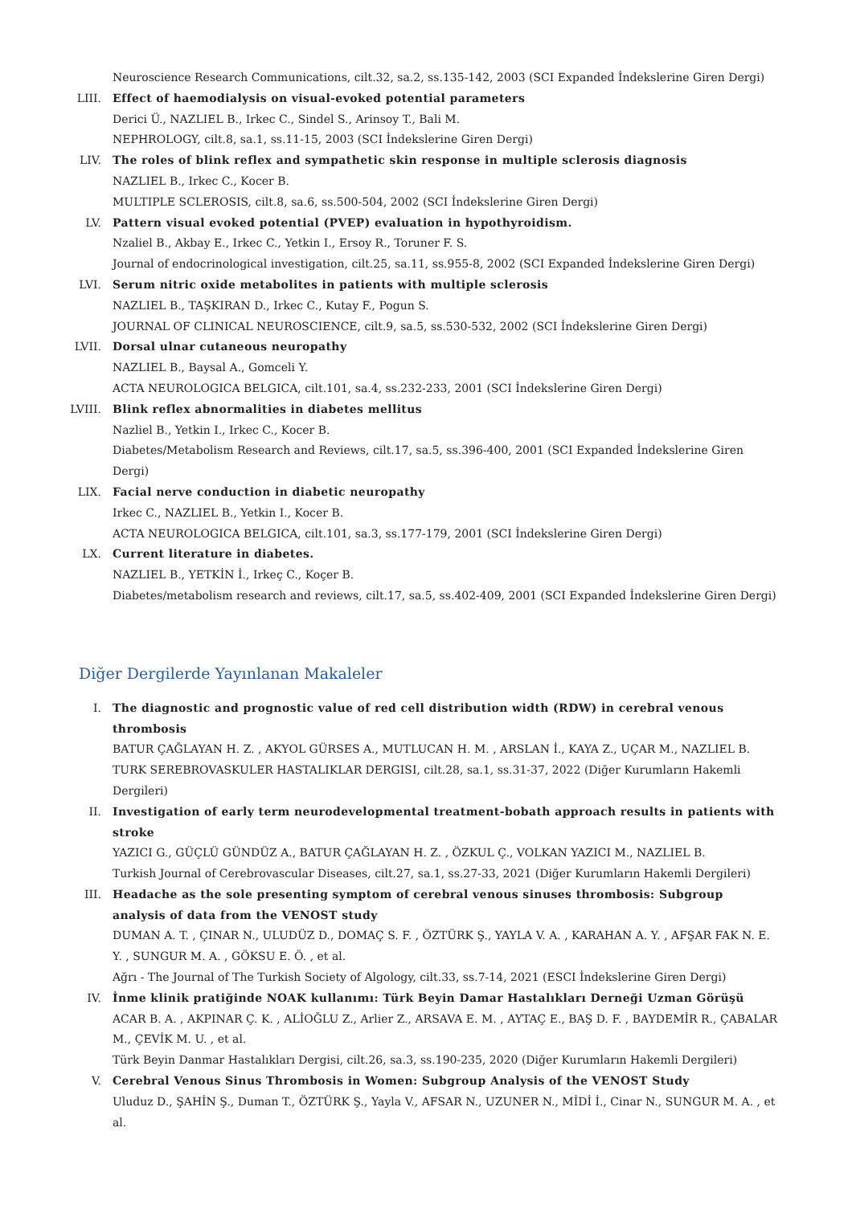Neuroscience Research Communications, cilt.32, sa.2, ss.135-142, 2003 (SCI Expanded İndekslerine Giren Dergi)
LIII. Effect of haemodialysis on visual-evoked potential parameters
Derici Ü., NAZLIEL B., Irkec C., Sindel S., Arinsoy T., Bali M.
NEPHROLOGY, cilt.8, sa.1, ss.11-15, 2003 (SCI İndekslerine Giren Dergi)
LIV. The roles of blink reflex and sympathetic skin response in multiple sclerosis diagnosis
NAZLIEL B., Irkec C., Kocer B.
MULTIPLE SCLEROSIS, cilt.8, sa.6, ss.500-504, 2002 (SCI İndekslerine Giren Dergi)
LV. Pattern visual evoked potential (PVEP) evaluation in hypothyroidism.
Nzaliel B., Akbay E., Irkec C., Yetkin I., Ersoy R., Toruner F. S.
Journal of endocrinological investigation, cilt.25, sa.11, ss.955-8, 2002 (SCI Expanded İndekslerine Giren Dergi)
LVI. Serum nitric oxide metabolites in patients with multiple sclerosis
NAZLIEL B., TAŞKIRAN D., Irkec C., Kutay F., Pogun S.
JOURNAL OF CLINICAL NEUROSCIENCE, cilt.9, sa.5, ss.530-532, 2002 (SCI İndekslerine Giren Dergi)
LVII. Dorsal ulnar cutaneous neuropathy
NAZLIEL B., Baysal A., Gomceli Y.
ACTA NEUROLOGICA BELGICA, cilt.101, sa.4, ss.232-233, 2001 (SCI İndekslerine Giren Dergi)
LVIII.
Blink reflex abnormalities in diabetes mellitus
Nazliel B., Yetkin I., Irkec C., Kocer B.
Diabetes/Metabolism Research and Reviews, cilt.17, sa.5, ss.396-400, 2001 (SCI Expanded İndekslerine Giren Dergi)
LIX. Facial nerve conduction in diabetic neuropathy
Irkec C., NAZLIEL B., Yetkin I., Kocer B.
ACTA NEUROLOGICA BELGICA, cilt.101, sa.3, ss.177-179, 2001 (SCI İndekslerine Giren Dergi)
LX. Current literature in diabetes.
NAZLIEL B., YETKİN İ., Irkeç C., Koçer B.
Diabetes/metabolism research and reviews, cilt.17, sa.5, ss.402-409, 2001 (SCI Expanded İndekslerine Giren Dergi)
Diğer Dergilerde Yayınlanan Makaleler
I. The diagnostic and prognostic value of red cell distribution width (RDW) in cerebral venous thrombosis
BATUR ÇAĞLAYAN H. Z. , AKYOL GÜRSES A., MUTLUCAN H. M. , ARSLAN İ., KAYA Z., UÇAR M., NAZLIEL B.
TURK SEREBROVASKULER HASTALIKLAR DERGISI, cilt.28, sa.1, ss.31-37, 2022 (Diğer Kurumların Hakemli Dergileri)
II. Investigation of early term neurodevelopmental treatment-bobath approach results in patients with stroke
YAZICI G., GÜÇLÜ GÜNDÜZ A., BATUR ÇAĞLAYAN H. Z. , ÖZKUL Ç., VOLKAN YAZICI M., NAZLIEL B.
Turkish Journal of Cerebrovascular Diseases, cilt.27, sa.1, ss.27-33, 2021 (Diğer Kurumların Hakemli Dergileri)
III. Headache as the sole presenting symptom of cerebral venous sinuses thrombosis: Subgroup analysis of data from the VENOST study
DUMAN A. T. , ÇINAR N., ULUDÜZ D., DOMAÇ S. F. , ÖZTÜRK Ş., YAYLA V. A. , KARAHAN A. Y. , AFŞAR FAK N. E. Y. , SUNGUR M. A. , GÖKSU E. Ö. , et al.
Ağrı - The Journal of The Turkish Society of Algology, cilt.33, ss.7-14, 2021 (ESCI İndekslerine Giren Dergi)
IV. İnme klinik pratiğinde NOAK kullanımı: Türk Beyin Damar Hastalıkları Derneği Uzman Görüşü
ACAR B. A. , AKPINAR Ç. K. , ALİOĞLU Z., Arlier Z., ARSAVA E. M. , AYTAÇ E., BAŞ D. F. , BAYDEMİR R., ÇABALAR M., ÇEVİK M. U. , et al.
Türk Beyin Danmar Hastalıkları Dergisi, cilt.26, sa.3, ss.190-235, 2020 (Diğer Kurumların Hakemli Dergileri)
V. Cerebral Venous Sinus Thrombosis in Women: Subgroup Analysis of the VENOST Study
Uluduz D., ŞAHİN Ş., Duman T., ÖZTÜRK Ş., Yayla V., AFSAR N., UZUNER N., MİDİ İ., Cinar N., SUNGUR M. A. , et al.